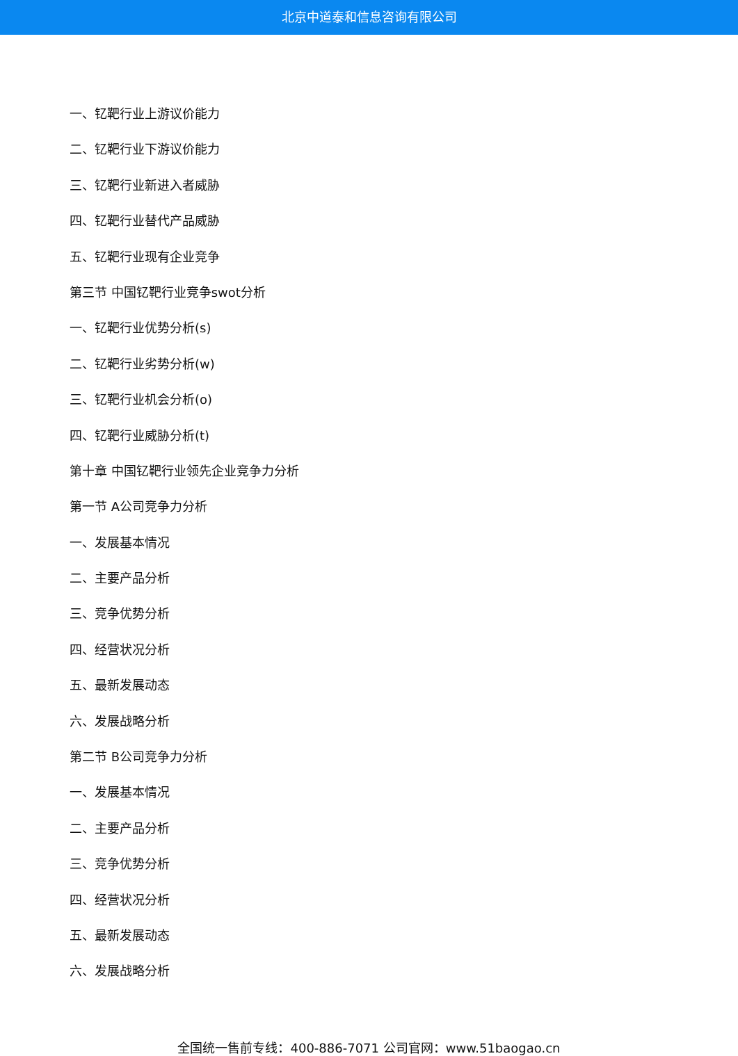北京中道泰和信息咨询有限公司
一、钇靶行业上游议价能力
二、钇靶行业下游议价能力
三、钇靶行业新进入者威胁
四、钇靶行业替代产品威胁
五、钇靶行业现有企业竞争
第三节 中国钇靶行业竞争swot分析
一、钇靶行业优势分析(s)
二、钇靶行业劣势分析(w)
三、钇靶行业机会分析(o)
四、钇靶行业威胁分析(t)
第十章 中国钇靶行业领先企业竞争力分析
第一节 A公司竞争力分析
一、发展基本情况
二、主要产品分析
三、竞争优势分析
四、经营状况分析
五、最新发展动态
六、发展战略分析
第二节 B公司竞争力分析
一、发展基本情况
二、主要产品分析
三、竞争优势分析
四、经营状况分析
五、最新发展动态
六、发展战略分析
全国统一售前专线：400-886-7071 公司官网：www.51baogao.cn